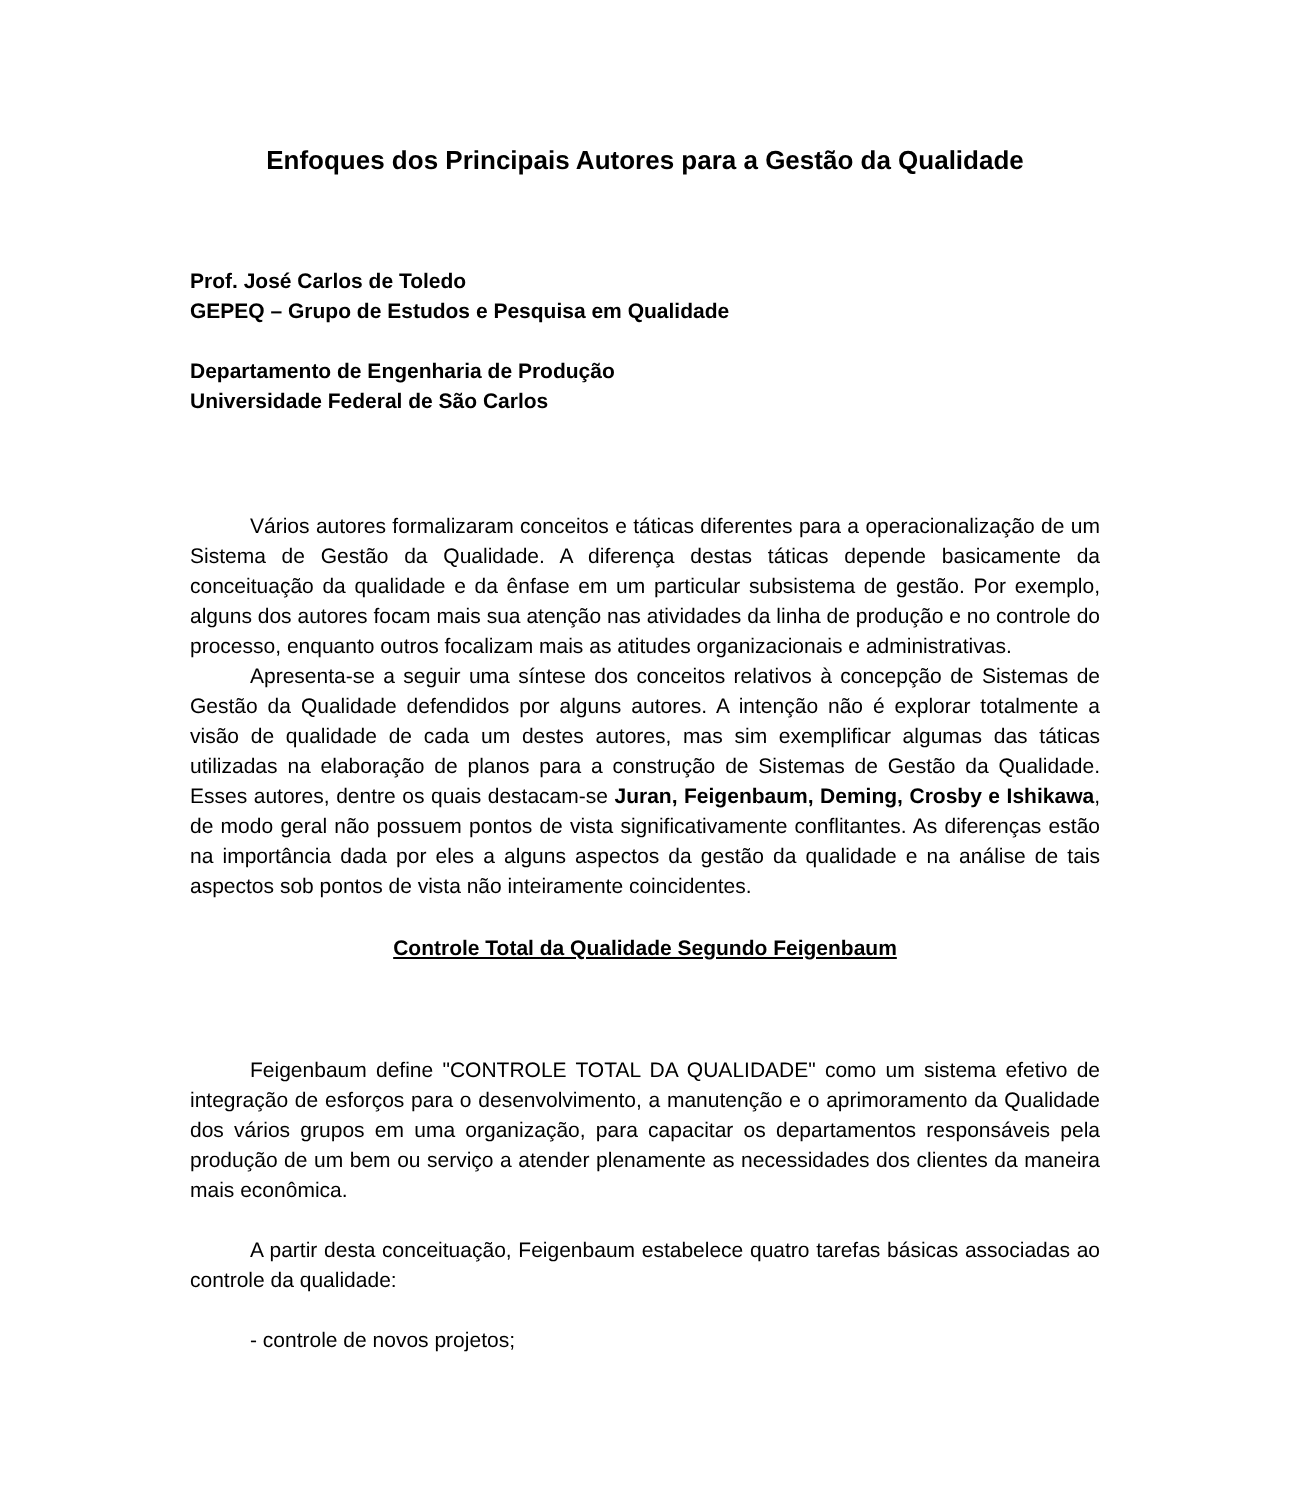Enfoques dos Principais Autores para a Gestão da Qualidade
Prof. José Carlos de Toledo
GEPEQ – Grupo de Estudos e Pesquisa em Qualidade
Departamento de Engenharia de Produção
Universidade Federal de São Carlos
Vários autores formalizaram conceitos e táticas diferentes para a operacionalização de um Sistema de Gestão da Qualidade. A diferença destas táticas depende basicamente da conceituação da qualidade e da ênfase em um particular subsistema de gestão. Por exemplo, alguns dos autores focam mais sua atenção nas atividades da linha de produção e no controle do processo, enquanto outros focalizam mais as atitudes organizacionais e administrativas.
Apresenta-se a seguir uma síntese dos conceitos relativos à concepção de Sistemas de Gestão da Qualidade defendidos por alguns autores. A intenção não é explorar totalmente a visão de qualidade de cada um destes autores, mas sim exemplificar algumas das táticas utilizadas na elaboração de planos para a construção de Sistemas de Gestão da Qualidade. Esses autores, dentre os quais destacam-se Juran, Feigenbaum, Deming, Crosby e Ishikawa, de modo geral não possuem pontos de vista significativamente conflitantes. As diferenças estão na importância dada por eles a alguns aspectos da gestão da qualidade e na análise de tais aspectos sob pontos de vista não inteiramente coincidentes.
Controle Total da Qualidade Segundo Feigenbaum
Feigenbaum define "CONTROLE TOTAL DA QUALIDADE" como um sistema efetivo de integração de esforços para o desenvolvimento, a manutenção e o aprimoramento da Qualidade dos vários grupos em uma organização, para capacitar os departamentos responsáveis pela produção de um bem ou serviço a atender plenamente as necessidades dos clientes da maneira mais econômica.
A partir desta conceituação, Feigenbaum estabelece quatro tarefas básicas associadas ao controle da qualidade:
- controle de novos projetos;